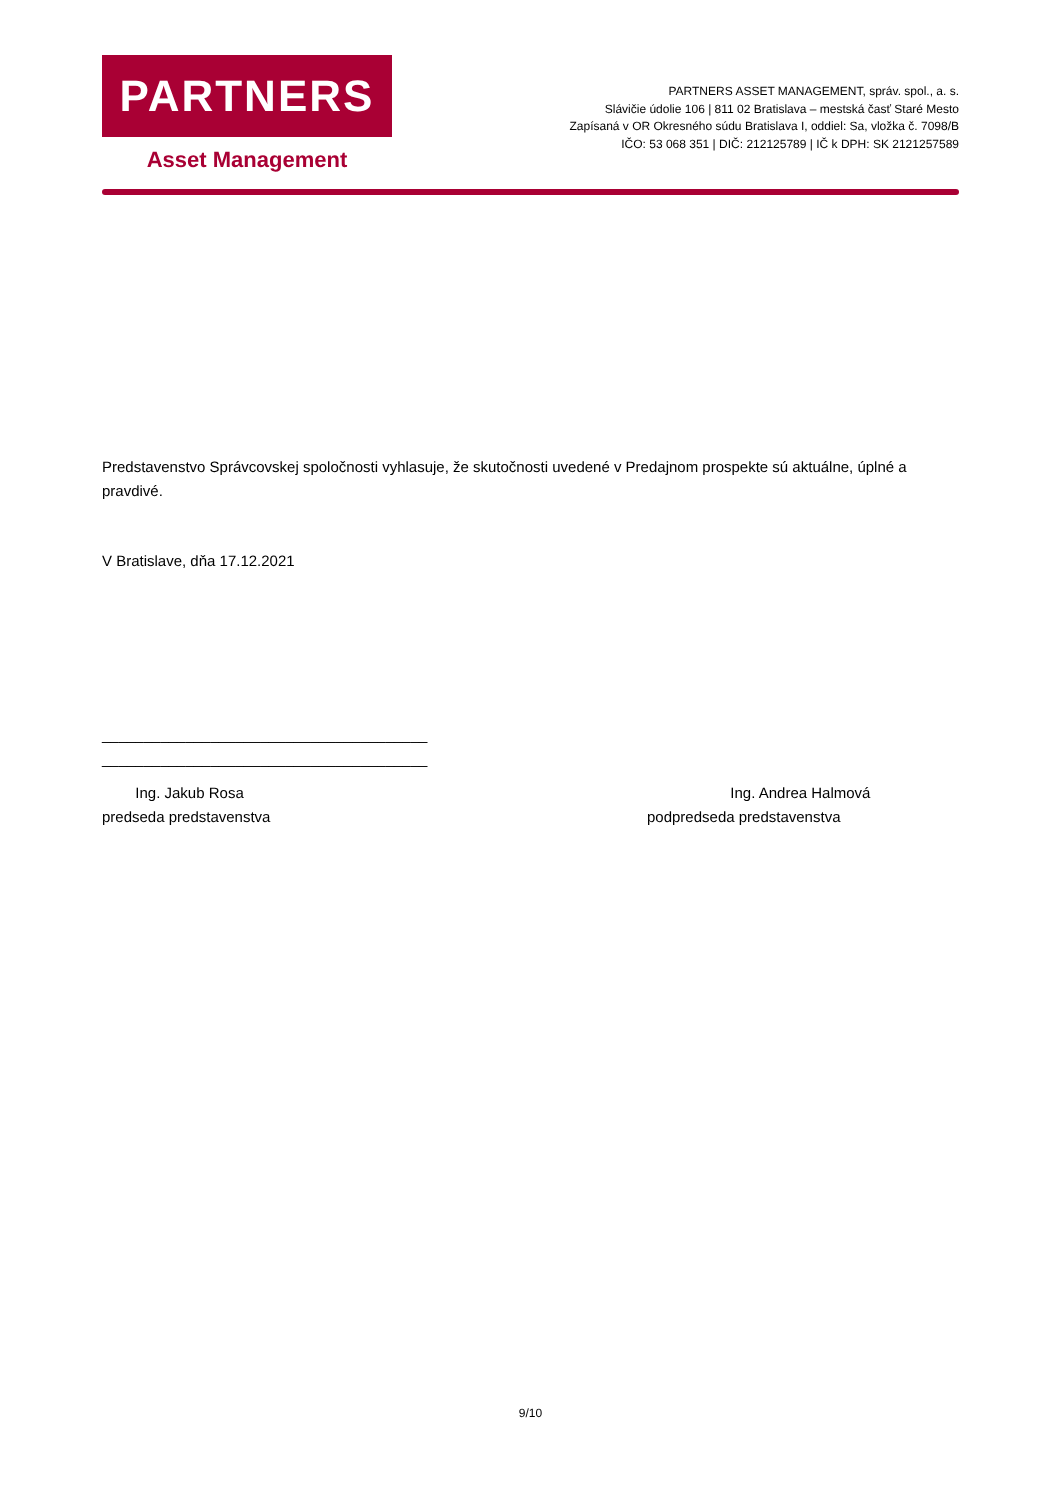PARTNERS
Asset Management
PARTNERS ASSET MANAGEMENT, správ. spol., a. s.
Slávičie údolie 106 | 811 02 Bratislava – mestská časť Staré Mesto
Zapísaná v OR Okresného súdu Bratislava I, oddiel: Sa, vložka č. 7098/B
IČO: 53 068 351 | DIČ: 212125789 | IČ k DPH: SK 2121257589
Predstavenstvo Správcovskej spoločnosti vyhlasuje, že skutočnosti uvedené v Predajnom prospekte sú aktuálne, úplné a pravdivé.
V Bratislave, dňa 17.12.2021
_______________________________________
_______________________________________
Ing. Jakub Rosa
predseda predstavenstva
Ing. Andrea Halmová
podpredseda predstavenstva
9/10